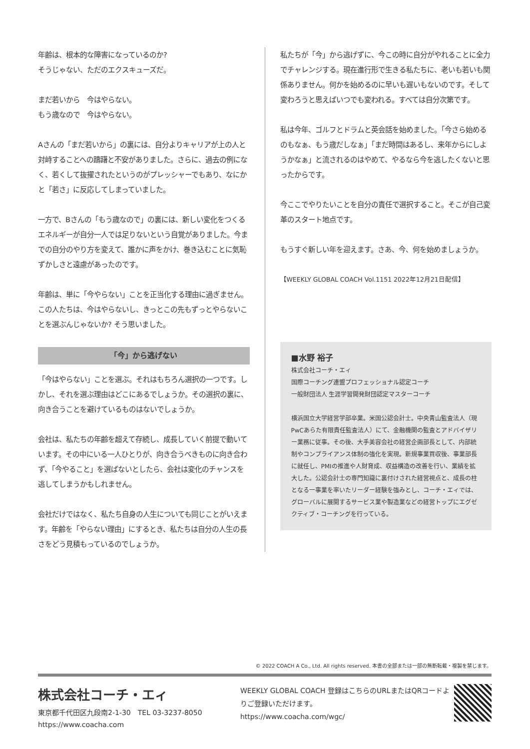年齢は、根本的な障害になっているのか?
そうじゃない、ただのエクスキューズだ。
まだ若いから　今はやらない。
もう歳なので　今はやらない。
Aさんの「まだ若いから」の裏には、自分よりキャリアが上の人と対峙することへの躊躇と不安がありました。さらに、過去の例になく、若くして抜擢されたというのがプレッシャーでもあり、なにかと「若さ」に反応してしまっていました。
一方で、Bさんの「もう歳なので」の裏には、新しい変化をつくるエネルギーが自分一人では足りないという自覚がありました。今までの自分のやり方を変えて、誰かに声をかけ、巻き込むことに気恥ずかしさと遠慮があったのです。
年齢は、単に「今やらない」ことを正当化する理由に過ぎません。この人たちは、今はやらないし、きっとこの先もずっとやらないことを選ぶんじゃないか? そう思いました。
「今」から逃げない
「今はやらない」ことを選ぶ。それはもちろん選択の一つです。しかし、それを選ぶ理由はどこにあるでしょうか。その選択の裏に、向き合うことを避けているものはないでしょうか。
会社は、私たちの年齢を超えて存続し、成長していく前提で動いています。その中にいる一人ひとりが、向き合うべきものに向き合わず、「今やること」を選ばないとしたら、会社は変化のチャンスを逃してしまうかもしれません。
会社だけではなく、私たち自身の人生についても同じことがいえます。年齢を「やらない理由」にするとき、私たちは自分の人生の長さをどう見積もっているのでしょうか。
私たちが「今」から逃げずに、今この時に自分がやれることに全力でチャレンジする。現在進行形で生きる私たちに、老いも若いも関係ありません。何かを始めるのに早いも遅いもないのです。そして変わろうと思えばいつでも変われる。すべては自分次第です。
私は今年、ゴルフとドラムと英会話を始めました。「今さら始めるのもなぁ、もう歳だしなぁ」「まだ時間はあるし、来年からにしようかなぁ」と流されるのはやめて、やるなら今を逃したくないと思ったからです。
今ここでやりたいことを自分の責任で選択すること。そこが自己変革のスタート地点です。
もうすぐ新しい年を迎えます。さあ、今、何を始めましょうか。
【WEEKLY GLOBAL COACH Vol.1151 2022年12月21日配信】
■水野 裕子
株式会社コーチ・エィ
国際コーチング連盟プロフェッショナル認定コーチ
一般財団法人 生涯学習開発財団認定マスターコーチ
横浜国立大学経営学部卒業。米国公認会計士。中央青山監査法人（現 PwCあらた有限責任監査法人）にて、金融機関の監査とアドバイザリー業務に従事。その後、大手美容会社の経営企画部長として、内部統制やコンプライアンス体制の強化を実現。新規事業買収後、事業部長に就任し、PMIの推進や人財育成、収益構造の改善を行い、業績を拡大した。公認会計士の専門知識に裏付けされた経営視点と、成長の柱となる一事業を率いたリーダー経験を強みとし、コーチ・エィでは、グローバルに展開するサービス業や製造業などの経営トップにエグゼクティブ・コーチングを行っている。
© 2022 COACH A Co., Ltd. All rights reserved. 本書の全部または一部の無断転載・複製を禁じます。
株式会社コーチ・エィ
東京都千代田区九段南2-1-30　TEL 03-3237-8050
https://www.coacha.com
WEEKLY GLOBAL COACH 登録はこちらのURLまたはQRコードよりご登録いただけます。
https://www.coacha.com/wgc/